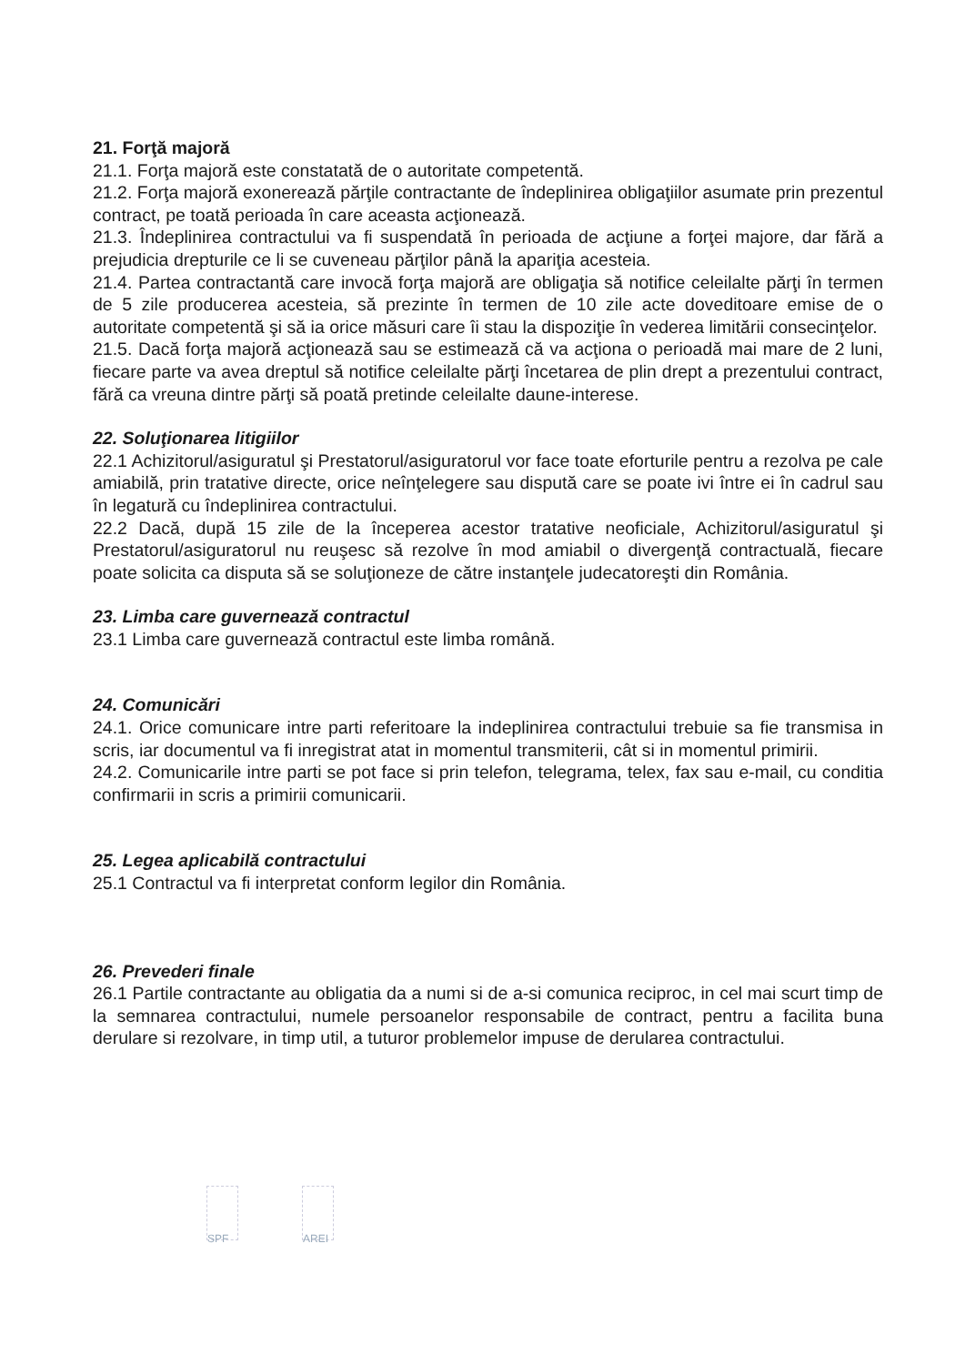21. Forţă majoră
21.1. Forţa majoră este constatată de o autoritate competentă.
21.2. Forţa majoră exonerează părţile contractante de îndeplinirea obligaţiilor asumate prin prezentul contract, pe toată perioada în care aceasta acţionează.
21.3. Îndeplinirea contractului va fi suspendată în perioada de acţiune a forţei majore, dar fără a prejudicia drepturile ce li se cuveneau părţilor până la apariţia acesteia.
21.4. Partea contractantă care invocă forţa majoră are obligaţia să notifice celeilalte părţi în termen de 5 zile producerea acesteia, să prezinte în termen de 10 zile acte doveditoare emise de o autoritate competentă şi să ia orice măsuri care îi stau la dispoziţie în vederea limitării consecinţelor.
21.5. Dacă forţa majoră acţionează sau se estimează că va acţiona o perioadă mai mare de 2 luni, fiecare parte va avea dreptul să notifice celeilalte părţi încetarea de plin drept a prezentului contract, fără ca vreuna dintre părţi să poată pretinde celeilalte daune-interese.
22. Soluţionarea litigiilor
22.1 Achizitorul/asiguratul şi Prestatorul/asiguratorul vor face toate eforturile pentru a rezolva pe cale amiabilă, prin tratative directe, orice neînţelegere sau dispută care se poate ivi între ei în cadrul sau în legatură cu îndeplinirea contractului.
22.2 Dacă, după 15 zile de la începerea acestor tratative neoficiale, Achizitorul/asiguratul şi Prestatorul/asiguratorul nu reuşesc să rezolve în mod amiabil o divergenţă contractuală, fiecare poate solicita ca disputa să se soluţioneze de către instanţele judecatoreşti din România.
23. Limba care guvernează contractul
23.1 Limba care guvernează contractul este limba română.
24. Comunicări
24.1. Orice comunicare intre parti referitoare la indeplinirea contractului trebuie sa fie transmisa in scris, iar documentul va fi inregistrat atat in momentul transmiterii, cât si in momentul primirii.
24.2. Comunicarile intre parti se pot face si prin telefon, telegrama, telex, fax sau e-mail, cu conditia confirmarii in scris a primirii comunicarii.
25. Legea aplicabilă contractului
25.1 Contractul va fi interpretat conform legilor din România.
26. Prevederi finale
26.1 Partile contractante au obligatia da a numi si de a-si comunica reciproc, in cel mai scurt timp de la semnarea contractului, numele persoanelor responsabile de contract, pentru a facilita buna derulare si rezolvare, in timp util, a tuturor problemelor impuse de derularea contractului.
SPF AREI